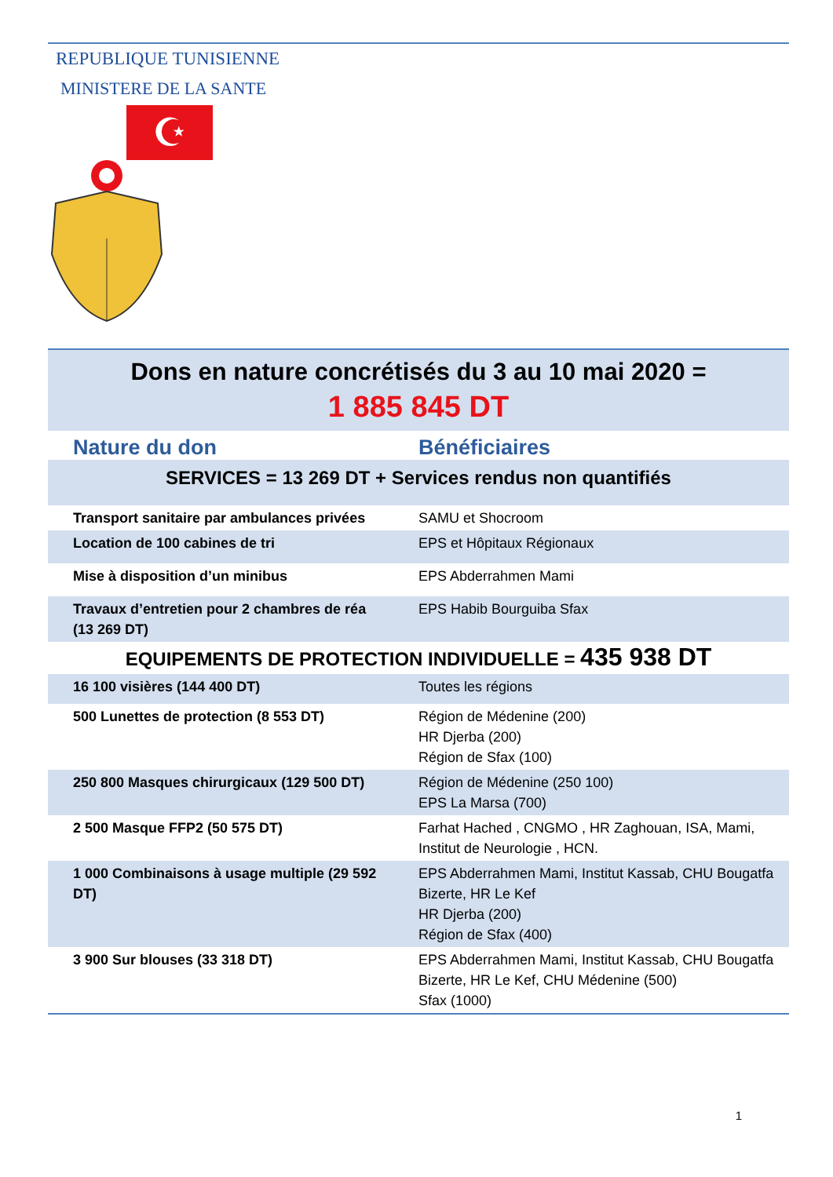REPUBLIQUE TUNISIENNE
MINISTERE DE LA SANTE
☪
| Dons en nature concrétisés du 3 au 10 mai 2020 = 1 885 845 DT | |
| Nature du don | Bénéficiaires |
| SERVICES = 13 269 DT + Services rendus non quantifiés | |
| Transport sanitaire par ambulances privées | SAMU et Shocroom |
| Location de 100 cabines de tri | EPS et Hôpitaux Régionaux |
| Mise à disposition d’un minibus | EPS Abderrahmen Mami |
| Travaux d’entretien pour 2 chambres de réa (13 269 DT) | EPS Habib Bourguiba Sfax |
| EQUIPEMENTS DE PROTECTION INDIVIDUELLE = 435 938 DT | |
| 16 100 visières (144 400 DT) | Toutes les régions |
| 500 Lunettes de protection (8 553 DT) | Région de Médenine (200) HR Djerba (200) Région de Sfax (100) |
| 250 800 Masques chirurgicaux (129 500 DT) | Région de Médenine (250 100) EPS La Marsa (700) |
| 2 500 Masque FFP2 (50 575 DT) | Farhat Hached , CNGMO , HR Zaghouan, ISA, Mami, Institut de Neurologie , HCN. |
| 1 000 Combinaisons à usage multiple (29 592 DT) | EPS Abderrahmen Mami, Institut Kassab, CHU Bougatfa Bizerte, HR Le Kef HR Djerba (200) Région de Sfax (400) |
| 3 900 Sur blouses (33 318 DT) | EPS Abderrahmen Mami, Institut Kassab, CHU Bougatfa Bizerte, HR Le Kef, CHU Médenine (500) Sfax (1000) |
1